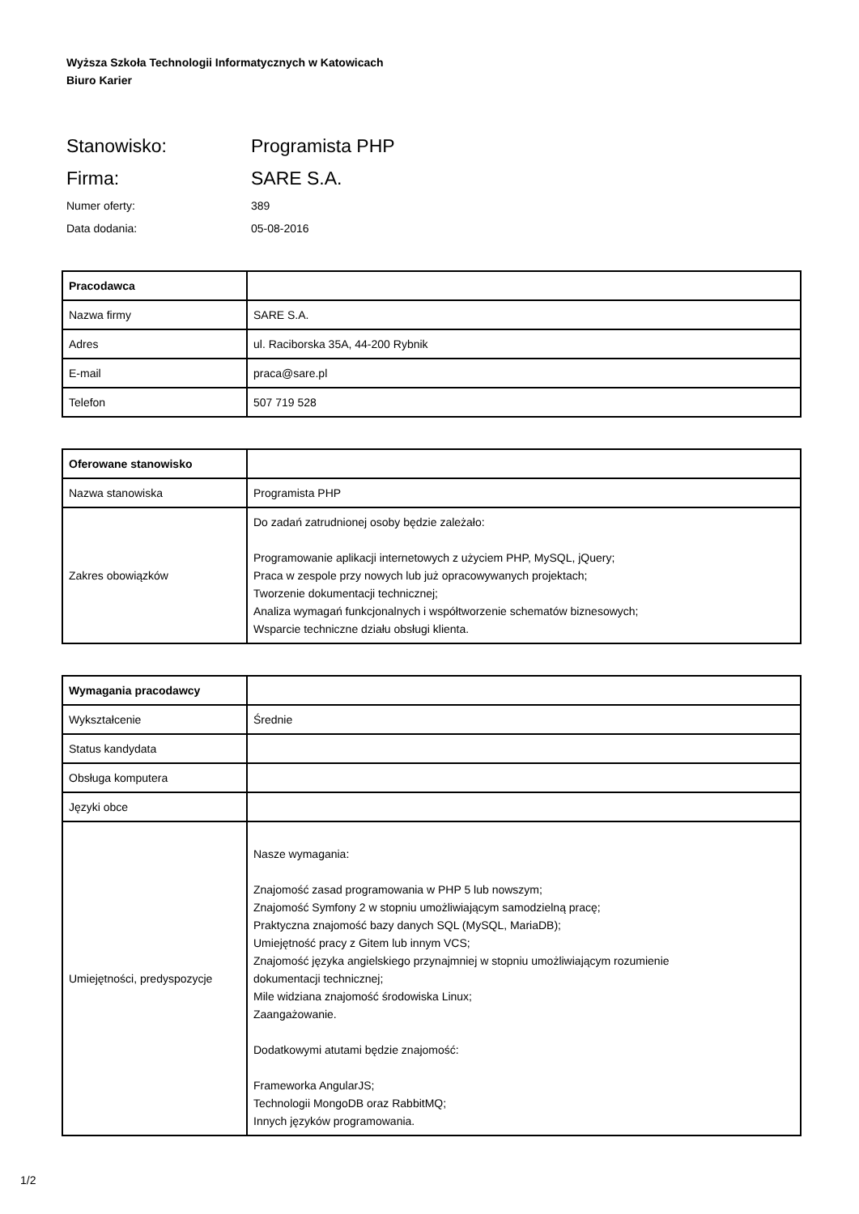Wyższa Szkoła Technologii Informatycznych w Katowicach
Biuro Karier
Stanowisko: Programista PHP
Firma: SARE S.A.
Numer oferty: 389
Data dodania: 05-08-2016
| Pracodawca | |
| Nazwa firmy | SARE S.A. |
| Adres | ul. Raciborska 35A, 44-200 Rybnik |
| E-mail | praca@sare.pl |
| Telefon | 507 719 528 |
| Oferowane stanowisko | |
| Nazwa stanowiska | Programista PHP |
| Zakres obowiązków | Do zadań zatrudnionej osoby będzie zależało: Programowanie aplikacji internetowych z użyciem PHP, MySQL, jQuery; Praca w zespole przy nowych lub już opracowywanych projektach; Tworzenie dokumentacji technicznej; Analiza wymagań funkcjonalnych i współtworzenie schematów biznesowych; Wsparcie techniczne działu obsługi klienta. |
| Wymagania pracodawcy | |
| Wykształcenie | Średnie |
| Status kandydata | |
| Obsługa komputera | |
| Języki obce | |
| Umiejętności, predyspozycje | Nasze wymagania: Znajomość zasad programowania w PHP 5 lub nowszym; Znajomość Symfony 2 w stopniu umożliwiającym samodzielną pracę; Praktyczna znajomość bazy danych SQL (MySQL, MariaDB); Umiejętność pracy z Gitem lub innym VCS; Znajomość języka angielskiego przynajmniej w stopniu umożliwiającym rozumienie dokumentacji technicznej; Mile widziana znajomość środowiska Linux; Zaangażowanie. Dodatkowymi atutami będzie znajomość: Frameworka AngularJS; Technologii MongoDB oraz RabbitMQ; Innych języków programowania. |
1/2